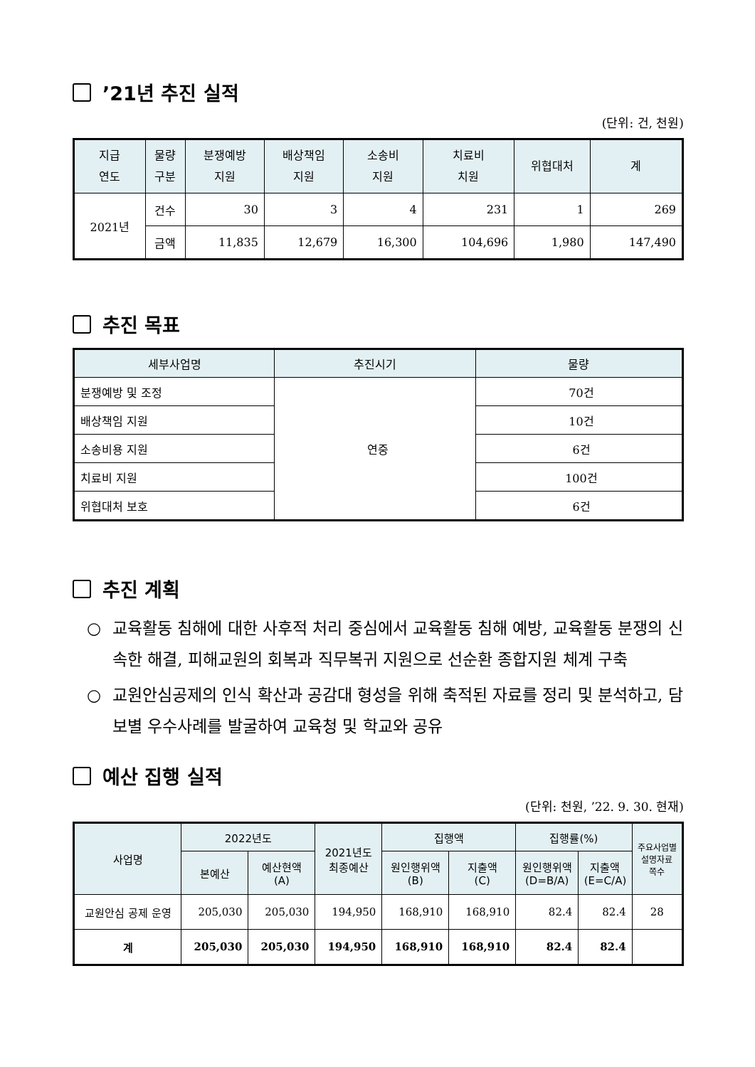’21년 추진 실적
(단위: 건, 천원)
| 지급 연도 | 물량 구분 | 분쟁예방 지원 | 배상책임 지원 | 소송비 지원 | 치료비 치원 | 위협대처 | 계 |
| --- | --- | --- | --- | --- | --- | --- | --- |
| 2021년 | 건수 | 30 | 3 | 4 | 231 | 1 | 269 |
| | 금액 | 11,835 | 12,679 | 16,300 | 104,696 | 1,980 | 147,490 |
추진 목표
| 세부사업명 | 추진시기 | 물량 |
| --- | --- | --- |
| 분쟁예방 및 조정 | 연중 | 70건 |
| 배상책임 지원 | | 10건 |
| 소송비용 지원 | | 6건 |
| 치료비 지원 | | 100건 |
| 위협대처 보호 | | 6건 |
추진 계획
○ 교육활동 침해에 대한 사후적 처리 중심에서 교육활동 침해 예방, 교육활동 분쟁의 신속한 해결, 피해교원의 회복과 직무복귀 지원으로 선순환 종합지원 체계 구축
○ 교원안심공제의 인식 확산과 공감대 형성을 위해 축적된 자료를 정리 및 분석하고, 담보별 우수사례를 발굴하여 교육청 및 학교와 공유
예산 집행 실적
(단위: 천원, ’22. 9. 30. 현재)
| 사업명 | 2022년도 | | 2021년도 최종예산 | 집행액 | | 집행률(%) | | 주요사업별 설명자료 쪽수 |
| --- | --- | --- | --- | --- | --- | --- | --- | --- |
| | 본예산 | 예산현액 (A) | | 원인행위액 (B) | 지출액 (C) | 원인행위액 (D=B/A) | 지출액 (E=C/A) | |
| 교원안심 공제 운영 | 205,030 | 205,030 | 194,950 | 168,910 | 168,910 | 82.4 | 82.4 | 28 |
| 계 | 205,030 | 205,030 | 194,950 | 168,910 | 168,910 | 82.4 | 82.4 | |